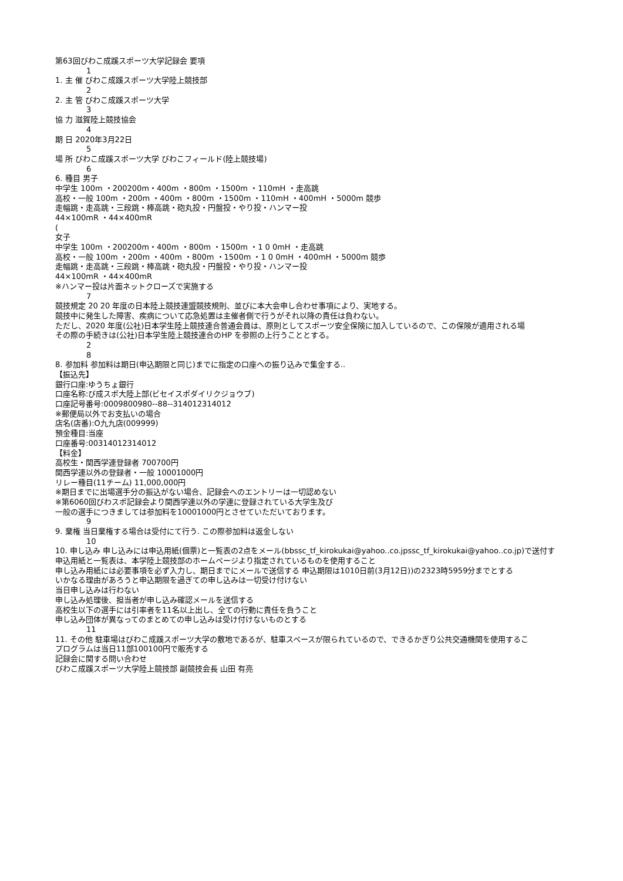第63回びわこ成蹊スポーツ大学記録会 要項
1
1. 主 催 びわこ成蹊スポーツ大学陸上競技部
2
2. 主 管 びわこ成蹊スポーツ大学
3
協 力 滋賀陸上競技協会
4
期 日 2020年3月22日
5
場 所 びわこ成蹊スポーツ大学 びわこフィールド(陸上競技場)
6
6. 種目 男子
中学生 100m ・200200m・400m ・800m ・1500m ・110mH ・走高跳
高校・一般 100m ・200m ・400m ・800m ・1500m ・110mH ・400mH ・5000m 競歩
走幅跳・走高跳・三段跳・棒高跳・砲丸投・円盤投・やり投・ハンマー投
44×100mR ・44×400mR
(
女子
中学生 100m ・200200m・400m ・800m ・1500m ・1 0 0mH ・走高跳
高校・一般 100m ・200m ・400m ・800m ・1500m ・1 0 0mH ・400mH ・5000m 競歩
走幅跳・走高跳・三段跳・棒高跳・砲丸投・円盤投・やり投・ハンマー投
44×100mR ・44×400mR
※ハンマー投は片面ネットクローズで実施する
7
競技規定 20 20 年度の日本陸上競技連盟競技規則、並びに本大会申し合わせ事項により、実地する。
競技中に発生した障害、疾病について応急処置は主催者側で行うがそれ以降の責任は負わない。
ただし、2020 年度(公社)日本学生陸上競技連合普通会員は、原則としてスポーツ安全保険に加入しているので、この保険が適用される場
その際の手続きは(公社)日本学生陸上競技連合のHP を参照の上行うこととする。
2
8
8. 参加料 参加料は期日(申込期限と同じ)までに指定の口座への振り込みで集金する..
【振込先】
銀行口座:ゆうちょ銀行
口座名称:び成スポ大陸上部(ビセイスポダイリクジョウブ)
口座記号番号:0009800980--88--314012314012
※郵便局以外でお支払いの場合
店名(店番):O九九店(009999)
預金種目:当座
口座番号:00314012314012
【料金】
高校生・関西学連登録者 700700円
関西学連以外の登録者・一般 10001000円
リレー種目(11チーム) 11,000,000円
※期日までに出場選手分の振込がない場合、記録会へのエントリーは一切認めない
※第6060回びわスポ記録会より関西学連以外の学連に登録されている大学生及び
一般の選手につきましては参加料を10001000円とさせていただいております。
9
9. 棄権 当日棄権する場合は受付にて行う. この際参加料は返金しない
10
10. 申し込み 申し込みには申込用紙(個票)と一覧表の2点をメール(bbssc_tf_kirokukai@yahoo..co.jpssc_tf_kirokukai@yahoo..co.jp)で送付す
申込用紙と一覧表は、本学陸上競技部のホームページより指定されているものを使用すること
申し込み用紙には必要事項を必ず入力し、期日までにメールで送信する 申込期限は1010日前(3月12日))の2323時5959分までとする
いかなる理由があろうと申込期限を過ぎての申し込みは一切受け付けない
当日申し込みは行わない
申し込み処理後、担当者が申し込み確認メールを送信する
高校生以下の選手には引率者を11名以上出し、全ての行動に責任を負うこと
申し込み団体が異なってのまとめての申し込みは受け付けないものとする
11
11. その他 駐車場はびわこ成蹊スポーツ大学の敷地であるが、駐車スペースが限られているので、できるかぎり公共交通機関を使用するこ
プログラムは当日11部100100円で販売する
記録会に関する問い合わせ
びわこ成蹊スポーツ大学陸上競技部 副競技会長 山田 有亮